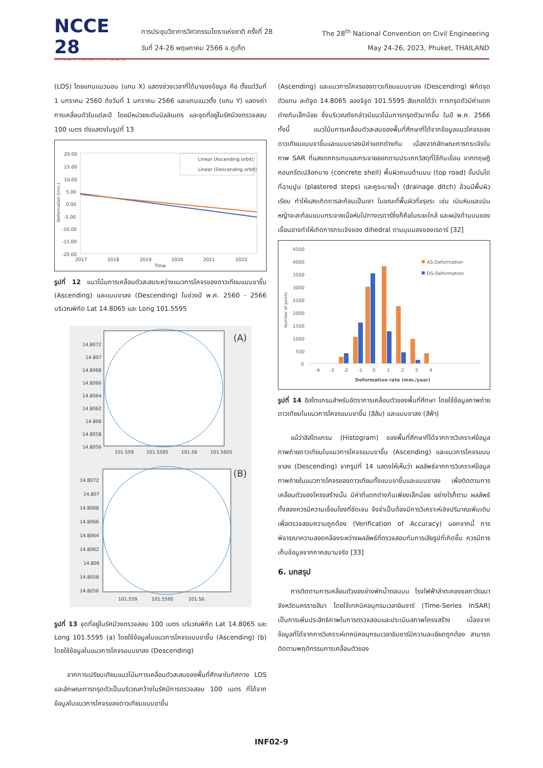NCCE 28
Post-Pandemic Challenges in Civil Engineering
การประชุมวิชาการวิศวกรรมโยธาแห่งชาติ ครั้งที่ 28 The 28<sup>th</sup> National Convention on Civil Engineering
วันที่ 24-26 พฤษภาคม 2566 จ.ภูเก็ต May 24-26, 2023, Phuket, THAILAND
(LOS) โดยแกนแนวนอน (แกน X) แสดงช่วงเวลาที่ได้มาของข้อมูล คือ ตั้งแต่วันที่ 1 มกราคม 2560 ถึงวันที่ 1 มกราคม 2566 และแกนแนวตั้ง (แกน Y) แสดงค่าการเคลื่อนตัวในแต่ละปี โดยมีหน่วยระดับมิลลิเมตร และจุดที่อยู่ในรัศมีวงตรวจสอบ 100 เมตร ดังแสดงในรูปที่ 13
20.00
15.00
10.00
5.00
0.00
-5.00
-10.00
-15.00
-20.00
Deformation (mm.)
2017
2018
2019
2020
2021
2022
Time
Linear (Ascending orbit)
Linear (Descending orbit)
รูปที่ 12 แนวโน้มการเคลื่อนตัวสะสมระหว่างแนวการโคจรของดาวเทียมแบบขาขึ้น (Ascending) และแบบขาลง (Descending) ในช่วงปี พ.ศ. 2560 - 2566 บริเวณพิกัด Lat 14.8065 และ Long 101.5595
(A)
14.8072
14.807
14.8068
14.8066
14.8064
14.8062
14.806
14.8058
14.8056
101.559
101.5595
101.56
101.5605
(B)
14.8072
14.807
14.8068
14.8066
14.8064
14.8062
14.806
14.8058
14.8056
101.559
101.5595
101.56
รูปที่ 13 จุดที่อยู่ในรัศมีวงตรวจสอบ 100 เมตร บริเวณพิกัด Lat 14.8065 และ Long 101.5595 (a) โดยใช้ข้อมูลในแนวการโคจรแบบขาขึ้น (Ascending) (b) โดยใช้ข้อมูลในแนวการโคจรแบบขาลง (Descending)
จากการเปรียบเทียบแนวโน้มการเคลื่อนตัวสะสมของพื้นที่ศึกษาในทิศทาง LOS และลักษณะการทรุดตัวเป็นบริเวณกว้างในรัศมีการตรวจสอบ 100 เมตร ที่ได้จากข้อมูลในแนวการโคจรของดาวเทียมแบบขาขึ้น
(Ascending) และแนวการโคจรของดาวเทียมแบบขาลง (Descending) พิกัดจุดตัวแทน ละติจูด 14.8065 ลองจิจูด 101.5595 สังเกตได้ว่า การทรุดตัวมีค่าแตกต่างกันเล็กน้อย ซึ่งบริเวณดังกล่าวมีแนวโน้มการทรุดตัวมากขึ้น ในปี พ.ศ. 2566 ทั้งนี้ แนวโน้มการเคลื่อนตัวสะสมของพื้นที่ศึกษาที่ได้จากข้อมูลแนวโคจรของดาวเทียมแบบขาขึ้นและแบบขาลงมีค่าแตกต่างกัน เนื่องจากลักษณะการกระเจิงในภาพ SAR ที่แสงตกกระทบและกระจายออกตามประเภทวัสดุที่ใช้กับเขื่อน จากทฤษฎีคอนกรีตเปลือกบาง (concrete shell) พื้นผิวถนนด้านบน (top road) ขั้นบันไดที่ฉาบปูน (plastered steps) และคูระบายน้ำ (drainage ditch) ล้วนมีพื้นผิวเรียบ ทำให้แสงเกิดการสะท้อนเป็นเงา ในขณะที่พื้นผิวที่ขรุขระ เช่น เนินหินและเนินหญ้าจะสะท้อนแบบกระจายเมื่อหันไปทางเรดาร์ซึ่งก็คือในระยะใกล้ และผนังด้านบนของเขื่อนอาจทำให้เกิดการกระเจิงของ dihedral ตามมุมมองของเรดาร์ [32]
4500
4000
3500
3000
2500
2000
1500
1000
500
0
Number of points
-4
-3
-2
-1
0
1
2
3
4
Deformation rate (mm./year)
AS-Deformation
DS-Deformation
รูปที่ 14 ฮิสโตแกรมสำหรับอัตราการเคลื่อนตัวของพื้นที่ศึกษา โดยใช้ข้อมูลภาพถ่ายดาวเทียมในแนวการโคจรแบบขาขึ้น (สีส้ม) และแบบขาลง (สีฟ้า)
แม้ว่าฮิสโตแกรม (Histogram) ของพื้นที่ศึกษาที่ได้จากการวิเคราะห์ข้อมูลภาพถ่ายดาวเทียมในแนวการโคจรแบบขาขึ้น (Ascending) และแนวการโคจรแบบขาลง (Descending) จากรูปที่ 14 แสดงให้เห็นว่า ผลลัพธ์จากการวิเคราะห์ข้อมูลภาพถ่ายในแนวการโคจรของดาวเทียมทั้งแบบขาขึ้นและแบบขาลง เพื่อติดตามการเคลื่อนตัวของโครงสร้างนั้น มีค่าที่แตกต่างกันเพียงเล็กน้อย อย่างไรก็ตาม ผลลัพธ์ทั้งสองควรมีความเชื่อมโยงที่ชัดเจน จึงจำเป็นต้องมีการวิเคราะห์เชิงปริมาณเพิ่มเติม เพื่อตรวจสอบความถูกต้อง (Verification of Accuracy) นอกจากนี้ การพิจารณาความสอดคล้องระหว่างผลลัพธ์ที่ตรวจสอบกับการเสียรูปที่เกิดขึ้น ควรมีการเก็บข้อมูลจากภาคสนามจริง [33]
6. บทสรุป
การติดตามการเคลื่อนตัวของอ่างพักน้ำตอนบน โรงไฟฟ้าลำตะคองชลภาวัฒนา จังหวัดนครราชสีมา โดยใช้เทคนิคอนุกรมเวลาอินซาร์ (Time-Series InSAR) เป็นการเพิ่มประสิทธิภาพในการตรวจสอบและประเมินสภาพโครงสร้าง เนื่องจากข้อมูลที่ได้จากการวิเคราะห์เทคนิคอนุกรมเวลาอินซาร์มีความละเอียดถูกต้อง สามารถติดตามพฤติกรรมการเคลื่อนตัวของ
INF02-9